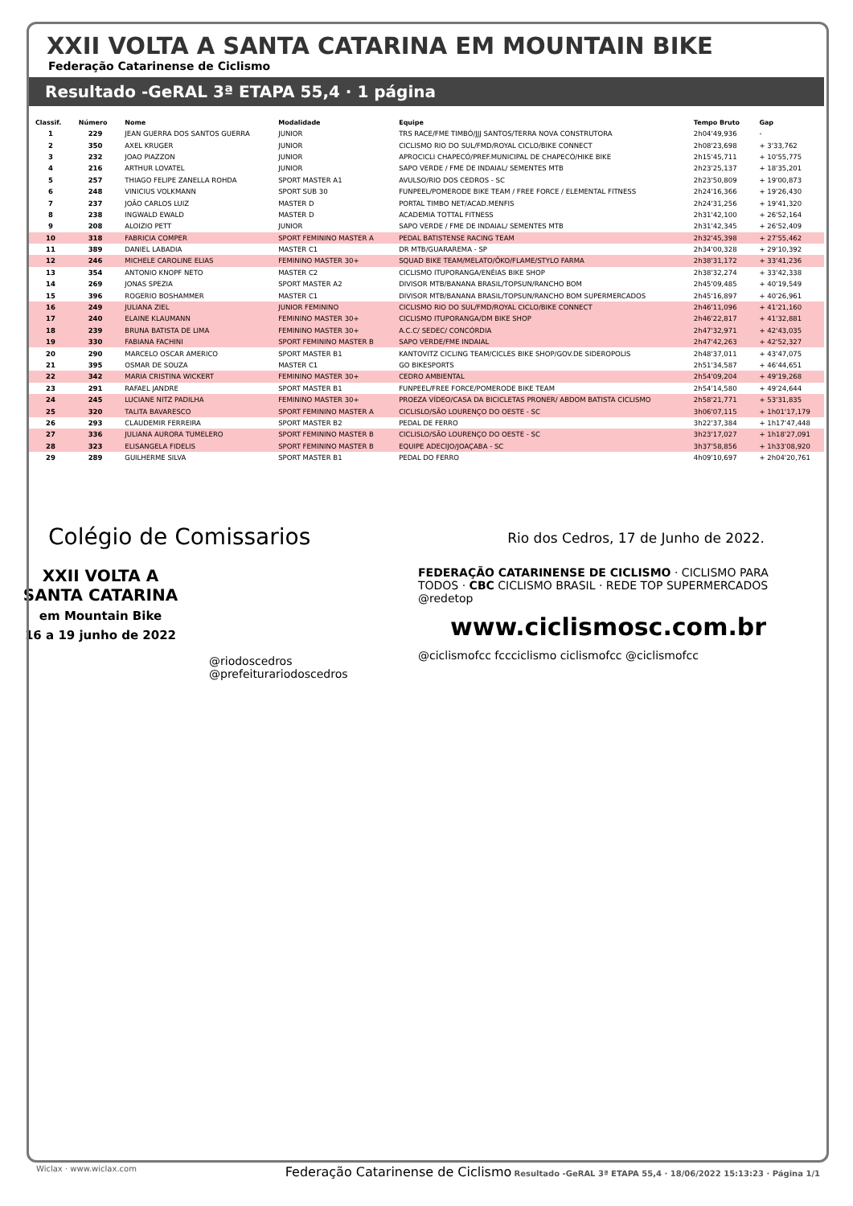XXII VOLTA A SANTA CATARINA EM MOUNTAIN BIKE
Federação Catarinense de Ciclismo
Resultado -GeRAL 3ª ETAPA 55,4 · 1 página
| Classif. | Número | Nome | Modalidade | Equipe | Tempo Bruto | Gap |
| --- | --- | --- | --- | --- | --- | --- |
| 1 | 229 | JEAN GUERRA DOS SANTOS GUERRA | JUNIOR | TRS RACE/FME TIMBÓ/JJJ SANTOS/TERRA NOVA CONSTRUTORA | 2h04'49,936 | - |
| 2 | 350 | AXEL KRUGER | JUNIOR | CICLISMO RIO DO SUL/FMD/ROYAL CICLO/BIKE CONNECT | 2h08'23,698 | + 3'33,762 |
| 3 | 232 | JOAO PIAZZON | JUNIOR | APROCICLI CHAPECÓ/PREF.MUNICIPAL DE CHAPECÓ/HIKE BIKE | 2h15'45,711 | + 10'55,775 |
| 4 | 216 | ARTHUR LOVATEL | JUNIOR | SAPO VERDE / FME DE INDAIAL/ SEMENTES MTB | 2h23'25,137 | + 18'35,201 |
| 5 | 257 | THIAGO FELIPE ZANELLA ROHDA | SPORT MASTER A1 | AVULSO/RIO DOS CEDROS - SC | 2h23'50,809 | + 19'00,873 |
| 6 | 248 | VINICIUS VOLKMANN | SPORT SUB 30 | FUNPEEL/POMERODE BIKE TEAM / FREE FORCE / ELEMENTAL FITNESS | 2h24'16,366 | + 19'26,430 |
| 7 | 237 | JOÃO CARLOS LUIZ | MASTER D | PORTAL TIMBO NET/ACAD.MENFIS | 2h24'31,256 | + 19'41,320 |
| 8 | 238 | INGWALD EWALD | MASTER D | ACADEMIA TOTTAL FITNESS | 2h31'42,100 | + 26'52,164 |
| 9 | 208 | ALOIZIO PETT | JUNIOR | SAPO VERDE / FME DE INDAIAL/ SEMENTES MTB | 2h31'42,345 | + 26'52,409 |
| 10 | 318 | FABRICIA COMPER | SPORT FEMININO MASTER A | PEDAL BATISTENSE RACING TEAM | 2h32'45,398 | + 27'55,462 |
| 11 | 389 | DANIEL LABADIA | MASTER C1 | DR MTB/GUARAREMA - SP | 2h34'00,328 | + 29'10,392 |
| 12 | 246 | MICHELE CAROLINE ELIAS | FEMININO MASTER 30+ | SQUAD BIKE TEAM/MELATO/ÔKO/FLAME/STYLO FARMA | 2h38'31,172 | + 33'41,236 |
| 13 | 354 | ANTONIO KNOPF NETO | MASTER C2 | CICLISMO ITUPORANGA/ENÉIAS BIKE SHOP | 2h38'32,274 | + 33'42,338 |
| 14 | 269 | JONAS SPEZIA | SPORT MASTER A2 | DIVISOR MTB/BANANA BRASIL/TOPSUN/RANCHO BOM | 2h45'09,485 | + 40'19,549 |
| 15 | 396 | ROGERIO BOSHAMMER | MASTER C1 | DIVISOR MTB/BANANA BRASIL/TOPSUN/RANCHO BOM SUPERMERCADOS | 2h45'16,897 | + 40'26,961 |
| 16 | 249 | JULIANA ZIEL | JUNIOR FEMININO | CICLISMO RIO DO SUL/FMD/ROYAL CICLO/BIKE CONNECT | 2h46'11,096 | + 41'21,160 |
| 17 | 240 | ELAINE KLAUMANN | FEMININO MASTER 30+ | CICLISMO ITUPORANGA/DM BIKE SHOP | 2h46'22,817 | + 41'32,881 |
| 18 | 239 | BRUNA BATISTA DE LIMA | FEMININO MASTER 30+ | A.C.C/ SEDEC/ CONCÓRDIA | 2h47'32,971 | + 42'43,035 |
| 19 | 330 | FABIANA FACHINI | SPORT FEMININO MASTER B | SAPO VERDE/FME INDAIAL | 2h47'42,263 | + 42'52,327 |
| 20 | 290 | MARCELO OSCAR AMERICO | SPORT MASTER B1 | KANTOVITZ CICLING TEAM/CICLES BIKE SHOP/GOV.DE SIDEROPOLIS | 2h48'37,011 | + 43'47,075 |
| 21 | 395 | OSMAR DE SOUZA | MASTER C1 | GO BIKESPORTS | 2h51'34,587 | + 46'44,651 |
| 22 | 342 | MARIA CRISTINA WICKERT | FEMININO MASTER 30+ | CEDRO AMBIENTAL | 2h54'09,204 | + 49'19,268 |
| 23 | 291 | RAFAEL JANDRE | SPORT MASTER B1 | FUNPEEL/FREE FORCE/POMERODE BIKE TEAM | 2h54'14,580 | + 49'24,644 |
| 24 | 245 | LUCIANE NITZ PADILHA | FEMININO MASTER 30+ | PROEZA VÍDEO/CASA DA BICICLETAS PRONER/ ABDOM BATISTA CICLISMO | 2h58'21,771 | + 53'31,835 |
| 25 | 320 | TALITA BAVARESCO | SPORT FEMININO MASTER A | CICLISLO/SÃO LOURENÇO DO OESTE - SC | 3h06'07,115 | + 1h01'17,179 |
| 26 | 293 | CLAUDEMIR FERREIRA | SPORT MASTER B2 | PEDAL DE FERRO | 3h22'37,384 | + 1h17'47,448 |
| 27 | 336 | JULIANA AURORA TUMELERO | SPORT FEMININO MASTER B | CICLISLO/SÃO LOURENÇO DO OESTE - SC | 3h23'17,027 | + 1h18'27,091 |
| 28 | 323 | ELISANGELA FIDELIS | SPORT FEMININO MASTER B | EQUIPE ADECIJO/JOAÇABA - SC | 3h37'58,856 | + 1h33'08,920 |
| 29 | 289 | GUILHERME SILVA | SPORT MASTER B1 | PEDAL DO FERRO | 4h09'10,697 | + 2h04'20,761 |
Colégio de Comissarios
Rio dos Cedros, 17 de Junho de 2022.
XXII VOLTA A SANTA CATARINA
em Mountain Bike
16 a 19 junho de 2022
@riodoscedros
@prefeiturariodoscedros
FEDERAÇÃO CATARINENSE DE CICLISMO · CICLISMO PARA TODOS · CBC CICLISMO BRASIL · REDE TOP SUPERMERCADOS @redetop
www.ciclismosc.com.br
@ciclismofcc fccciclismo ciclismofcc @ciclismofcc
Wiclax · www.wiclax.com Federação Catarinense de Ciclismo Resultado -GeRAL 3ª ETAPA 55,4 · 18/06/2022 15:13:23 · Página 1/1